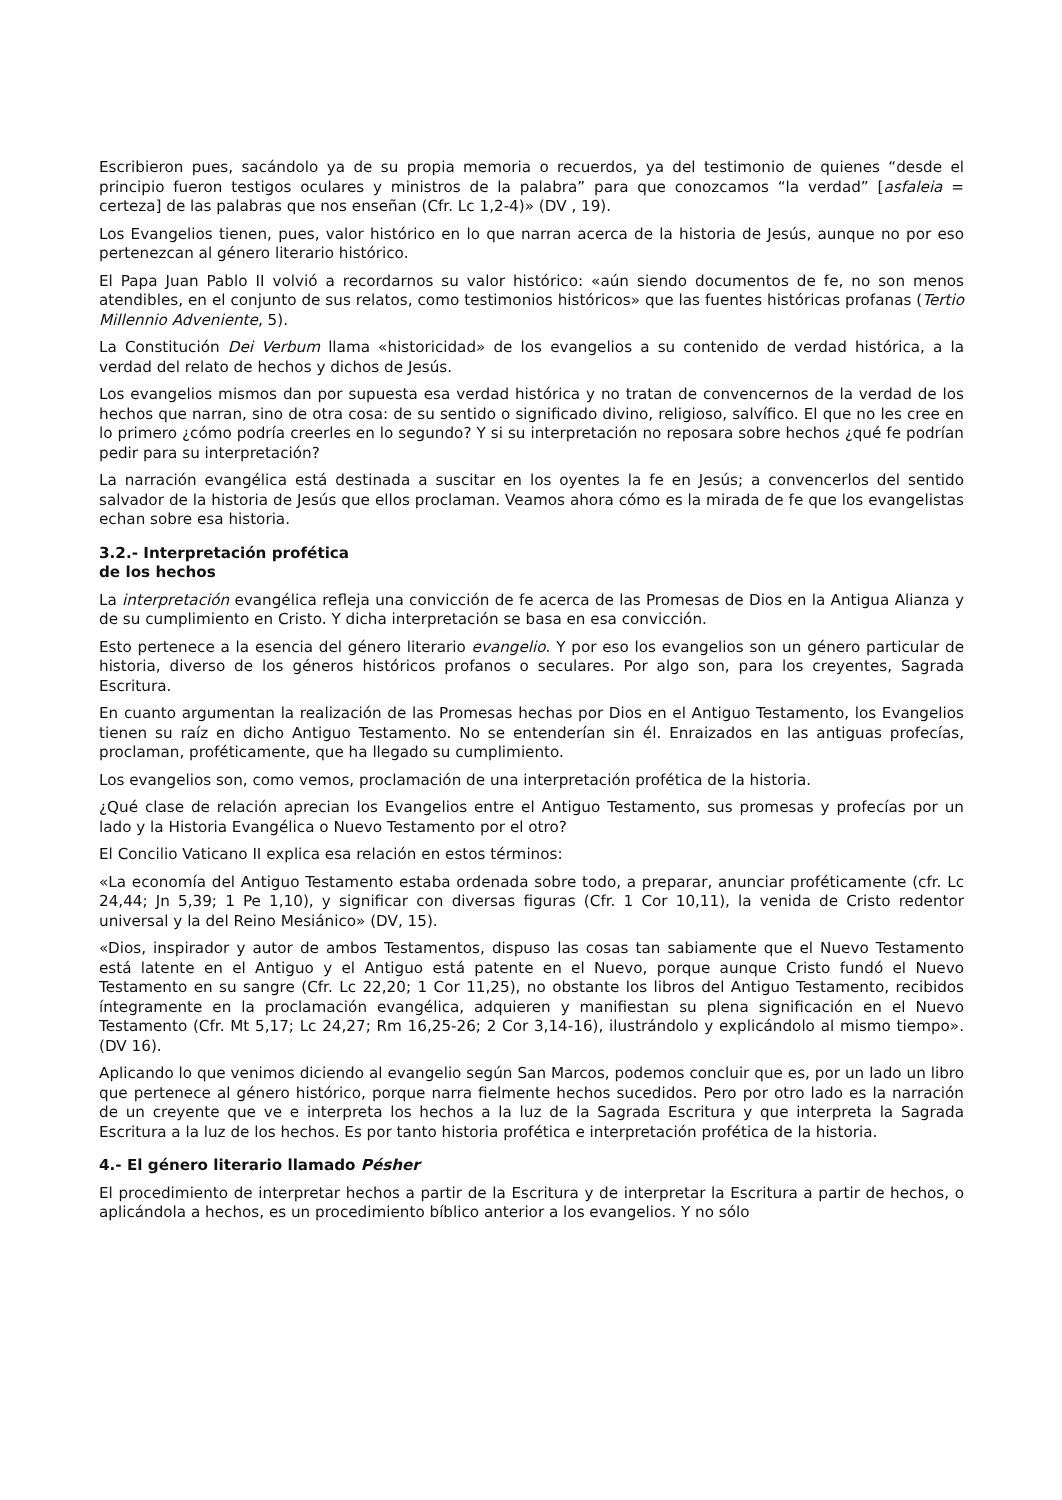Escribieron pues, sacándolo ya de su propia memoria o recuerdos, ya del testimonio de quienes “desde el principio fueron testigos oculares y ministros de la palabra” para que conozcamos “la verdad” [asfaleia = certeza] de las palabras que nos enseñan (Cfr. Lc 1,2-4)» (DV , 19).
Los Evangelios tienen, pues, valor histórico en lo que narran acerca de la historia de Jesús, aunque no por eso pertenezcan al género literario histórico.
El Papa Juan Pablo II volvió a recordarnos su valor histórico: «aún siendo documentos de fe, no son menos atendibles, en el conjunto de sus relatos, como testimonios históricos» que las fuentes históricas profanas (Tertio Millennio Adveniente, 5).
La Constitución Dei Verbum llama «historicidad» de los evangelios a su contenido de verdad histórica, a la verdad del relato de hechos y dichos de Jesús.
Los evangelios mismos dan por supuesta esa verdad histórica y no tratan de convencernos de la verdad de los hechos que narran, sino de otra cosa: de su sentido o significado divino, religioso, salvífico. El que no les cree en lo primero ¿cómo podría creerles en lo segundo? Y si su interpretación no reposara sobre hechos ¿qué fe podrían pedir para su interpretación?
La narración evangélica está destinada a suscitar en los oyentes la fe en Jesús; a convencerlos del sentido salvador de la historia de Jesús que ellos proclaman. Veamos ahora cómo es la mirada de fe que los evangelistas echan sobre esa historia.
3.2.- Interpretación profética
de los hechos
La interpretación evangélica refleja una convicción de fe acerca de las Promesas de Dios en la Antigua Alianza y de su cumplimiento en Cristo. Y dicha interpretación se basa en esa convicción.
Esto pertenece a la esencia del género literario evangelio. Y por eso los evangelios son un género particular de historia, diverso de los géneros históricos profanos o seculares. Por algo son, para los creyentes, Sagrada Escritura.
En cuanto argumentan la realización de las Promesas hechas por Dios en el Antiguo Testamento, los Evangelios tienen su raíz en dicho Antiguo Testamento. No se entenderían sin él. Enraizados en las antiguas profecías, proclaman, proféticamente, que ha llegado su cumplimiento.
Los evangelios son, como vemos, proclamación de una interpretación profética de la historia.
¿Qué clase de relación aprecian los Evangelios entre el Antiguo Testamento, sus promesas y profecías por un lado y la Historia Evangélica o Nuevo Testamento por el otro?
El Concilio Vaticano II explica esa relación en estos términos:
«La economía del Antiguo Testamento estaba ordenada sobre todo, a preparar, anunciar proféticamente (cfr. Lc 24,44; Jn 5,39; 1 Pe 1,10), y significar con diversas figuras (Cfr. 1 Cor 10,11), la venida de Cristo redentor universal y la del Reino Mesiánico» (DV, 15).
«Dios, inspirador y autor de ambos Testamentos, dispuso las cosas tan sabiamente que el Nuevo Testamento está latente en el Antiguo y el Antiguo está patente en el Nuevo, porque aunque Cristo fundó el Nuevo Testamento en su sangre (Cfr. Lc 22,20; 1 Cor 11,25), no obstante los libros del Antiguo Testamento, recibidos íntegramente en la proclamación evangélica, adquieren y manifiestan su plena significación en el Nuevo Testamento (Cfr. Mt 5,17; Lc 24,27; Rm 16,25-26; 2 Cor 3,14-16), ilustrándolo y explicándolo al mismo tiempo». (DV 16).
Aplicando lo que venimos diciendo al evangelio según San Marcos, podemos concluir que es, por un lado un libro que pertenece al género histórico, porque narra fielmente hechos sucedidos. Pero por otro lado es la narración de un creyente que ve e interpreta los hechos a la luz de la Sagrada Escritura y que interpreta la Sagrada Escritura a la luz de los hechos. Es por tanto historia profética e interpretación profética de la historia.
4.- El género literario llamado Pésher
El procedimiento de interpretar hechos a partir de la Escritura y de interpretar la Escritura a partir de hechos, o aplicándola a hechos, es un procedimiento bíblico anterior a los evangelios. Y no sólo